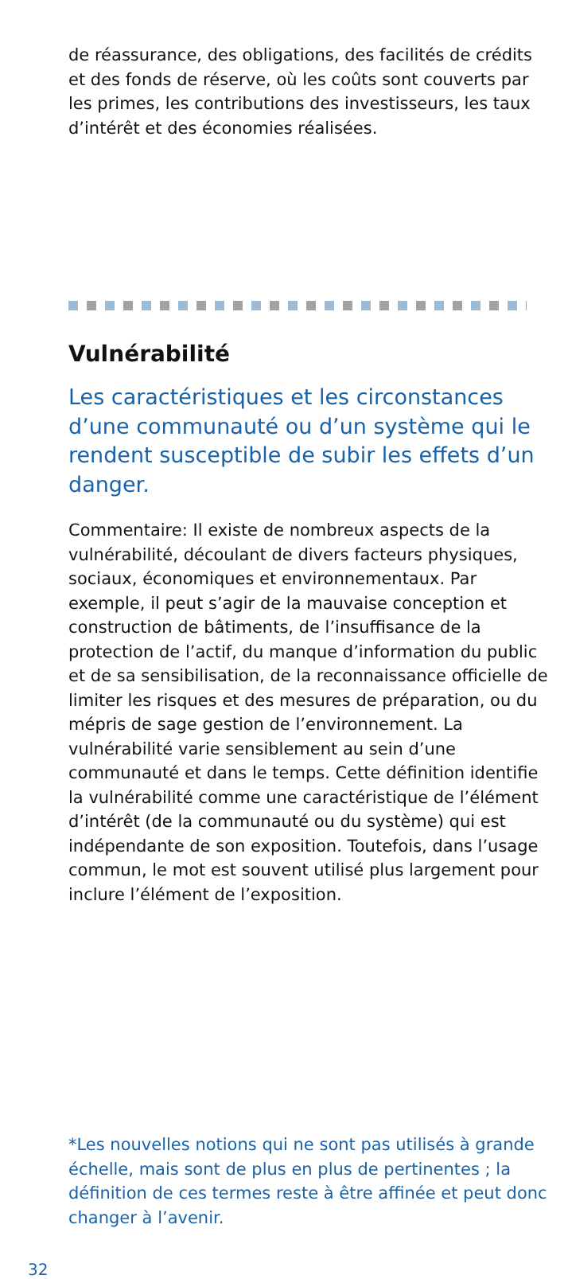de réassurance, des obligations, des facilités de crédits et des fonds de réserve, où les coûts sont couverts par les primes, les contributions des investisseurs, les taux d’intérêt et des économies réalisées.
Vulnérabilité
Les caractéristiques et les circonstances d’une communauté ou d’un système qui le rendent susceptible de subir les effets d’un danger.
Commentaire: Il existe de nombreux aspects de la vulnérabilité, découlant de divers facteurs physiques, sociaux, économiques et environnementaux. Par exemple, il peut s’agir de la mauvaise conception et construction de bâtiments, de l’insuffisance de la protection de l’actif, du manque d’information du public et de sa sensibilisation, de la reconnaissance officielle de limiter les risques et des mesures de préparation, ou du mépris de sage gestion de l’environnement. La vulnérabilité varie sensiblement au sein d’une communauté et dans le temps. Cette définition identifie la vulnérabilité comme une caractéristique de l’élément d’intérêt (de la communauté ou du système) qui est indépendante de son exposition. Toutefois, dans l’usage commun, le mot est souvent utilisé plus largement pour inclure l’élément de l’exposition.
*Les nouvelles notions qui ne sont pas utilisés à grande échelle, mais sont de plus en plus de pertinentes ; la définition de ces termes reste à être affinée et peut donc changer à l’avenir.
32